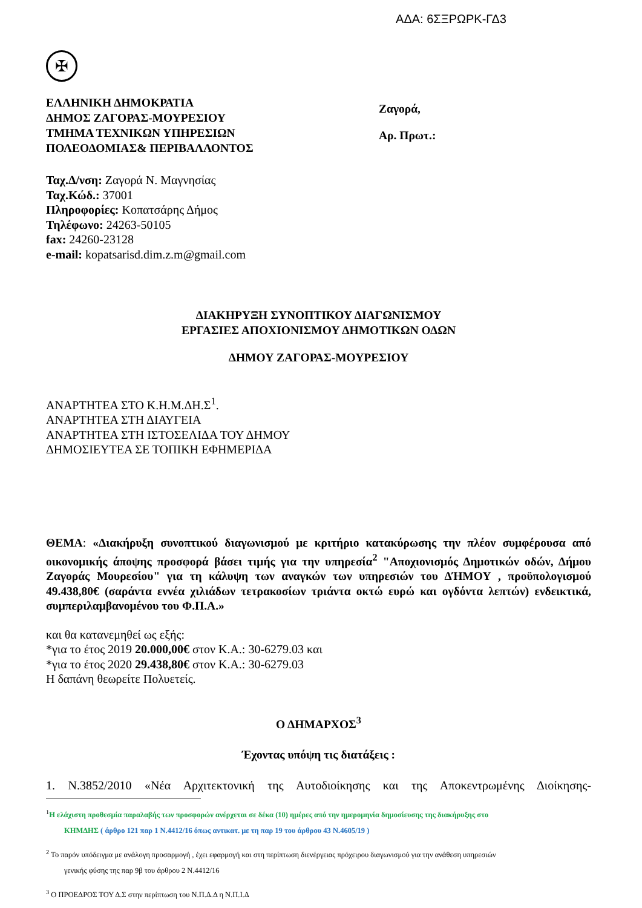ΑΔΑ: 6ΣΞΡΩΡΚ-ΓΔ3
✠
ΕΛΛΗΝΙΚΗ ΔΗΜΟΚΡΑΤΙΑ
ΔΗΜΟΣ ΖΑΓΟΡΑΣ-ΜΟΥΡΕΣΙΟΥ
ΤΜΗΜΑ ΤΕΧΝΙΚΩΝ ΥΠΗΡΕΣΙΩΝ
ΠΟΛΕΟΔΟΜΙΑΣ& ΠΕΡΙΒΑΛΛΟΝΤΟΣ
Ζαγορά,
Αρ. Πρωτ.:
Ταχ.Δ/νση: Ζαγορά Ν. Μαγνησίας
Ταχ.Κώδ.: 37001
Πληροφορίες: Κοπατσάρης Δήμος
Τηλέφωνο: 24263-50105
fax: 24260-23128
e-mail: kopatsarisd.dim.z.m@gmail.com
ΔΙΑΚΗΡΥΞΗ ΣΥΝΟΠΤΙΚΟΥ ΔΙΑΓΩΝΙΣΜΟΥ
ΕΡΓΑΣΙΕΣ ΑΠΟΧΙΟΝΙΣΜΟΥ ΔΗΜΟΤΙΚΩΝ ΟΔΩΝ
ΔΗΜΟΥ ΖΑΓΟΡΑΣ-ΜΟΥΡΕΣΙΟΥ
ΑΝΑΡΤΗΤΕΑ ΣΤΟ Κ.Η.Μ.ΔΗ.Σ<sup>1</sup>.
ΑΝΑΡΤΗΤΕΑ ΣΤΗ ΔΙΑΥΓΕΙΑ
ΑΝΑΡΤΗΤΕΑ ΣΤΗ ΙΣΤΟΣΕΛΙΔΑ ΤΟΥ ΔΗΜΟΥ
ΔΗΜΟΣΙΕΥΤΕΑ ΣΕ ΤΟΠΙΚΗ ΕΦΗΜΕΡΙΔΑ
ΘΕΜΑ: «Διακήρυξη συνοπτικού διαγωνισμού με κριτήριο κατακύρωσης την πλέον συμφέρουσα από οικονομικής άποψης προσφορά βάσει τιμής για την υπηρεσία<sup>2</sup> "Αποχιονισμός Δημοτικών οδών, Δήμου Ζαγοράς Μουρεσίου" για τη κάλυψη των αναγκών των υπηρεσιών του ΔΉΜΟΥ , προϋπολογισμού 49.438,80€ (σαράντα εννέα χιλιάδων τετρακοσίων τριάντα οκτώ ευρώ και ογδόντα λεπτών) ενδεικτικά, συμπεριλαμβανομένου του Φ.Π.Α.»
και θα κατανεμηθεί ως εξής:
*για το έτος 2019 20.000,00€ στον Κ.Α.: 30-6279.03 και
*για το έτος 2020 29.438,80€ στον Κ.Α.: 30-6279.03
Η δαπάνη θεωρείτε Πολυετείς.
Ο ΔΗΜΑΡΧΟΣ<sup>3</sup>
Έχοντας υπόψη τις διατάξεις :
1. Ν.3852/2010 «Νέα Αρχιτεκτονική της Αυτοδιοίκησης και της Αποκεντρωμένης Διοίκησης-
<sup>1</sup> Η ελάχιστη προθεσμία παραλαβής των προσφορών ανέρχεται σε δέκα (10) ημέρες από την ημερομηνία δημοσίευσης της διακήρυξης στο
ΚΗΜΔΗΣ ( άρθρο 121 παρ 1 Ν.4412/16 όπως αντικατ. με τη παρ 19 του άρθρου 43 Ν.4605/19 )
<sup>2</sup> Το παρόν υπόδειγμα με ανάλογη προσαρμογή , έχει εφαρμογή και στη περίπτωση διενέργειας πρόχειρου διαγωνισμού για την ανάθεση υπηρεσιών
γενικής φύσης της παρ 9β του άρθρου 2 Ν.4412/16
<sup>3</sup> Ο ΠΡΟΕΔΡΟΣ ΤΟΥ Δ.Σ στην περίπτωση του Ν.Π.Δ.Δ η Ν.Π.Ι.Δ